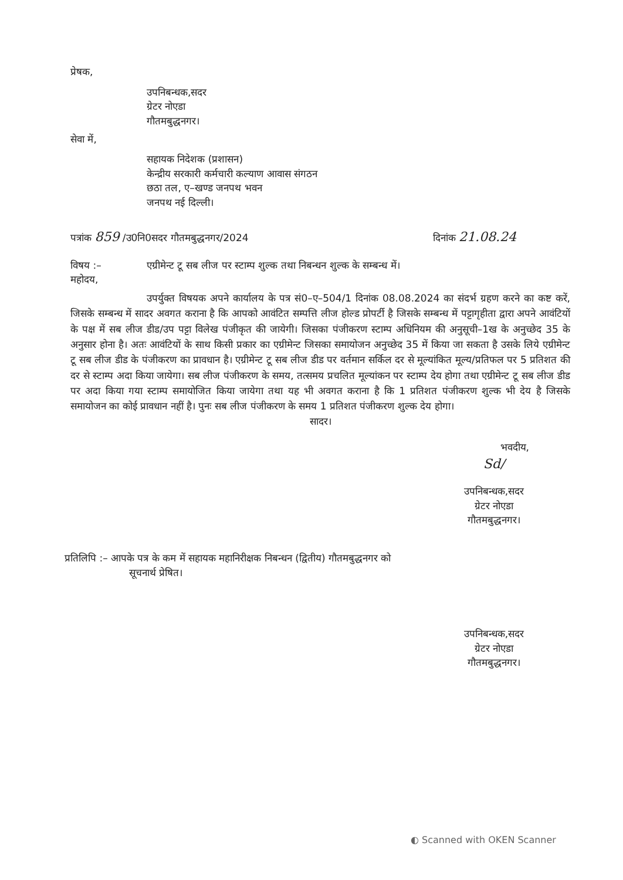प्रेषक,
उपनिबन्धक,सदर
ग्रेटर नोएडा
गौतमबुद्धनगर।
सेवा में,
सहायक निदेशक (प्रशासन)
केन्द्रीय सरकारी कर्मचारी कल्याण आवास संगठन
छठा तल, ए–खण्ड जनपथ भवन
जनपथ नई दिल्ली।
पत्रांक 859 /उ0नि0सदर गौतमबुद्धनगर/2024 दिनांक 21.08.24
विषय :– एग्रीमेन्ट टू सब लीज पर स्टाम्प शुल्क तथा निबन्धन शुल्क के सम्बन्ध में।
महोदय,
उपर्युक्त विषयक अपने कार्यालय के पत्र सं0–ए–504/1 दिनांक 08.08.2024 का संदर्भ ग्रहण करने का कष्ट करें, जिसके सम्बन्ध में सादर अवगत कराना है कि आपको आवंटित सम्पत्ति लीज होल्ड प्रोपर्टी है जिसके सम्बन्ध में पट्टागृहीता द्वारा अपने आवंटियों के पक्ष में सब लीज डीड/उप पट्टा विलेख पंजीकृत की जायेगी। जिसका पंजीकरण स्टाम्प अधिनियम की अनुसूची–1ख के अनुच्छेद 35 के अनुसार होना है। अतः आवंटियों के साथ किसी प्रकार का एग्रीमेन्ट जिसका समायोजन अनुच्छेद 35 में किया जा सकता है उसके लिये एग्रीमेन्ट टू सब लीज डीड के पंजीकरण का प्रावधान है। एग्रीमेन्ट टू सब लीज डीड पर वर्तमान सर्किल दर से मूल्यांकित मूल्य/प्रतिफल पर 5 प्रतिशत की दर से स्टाम्प अदा किया जायेगा। सब लीज पंजीकरण के समय, तत्समय प्रचलित मूल्यांकन पर स्टाम्प देय होगा तथा एग्रीमेन्ट टू सब लीज डीड पर अदा किया गया स्टाम्प समायोजित किया जायेगा तथा यह भी अवगत कराना है कि 1 प्रतिशत पंजीकरण शुल्क भी देय है जिसके समायोजन का कोई प्रावधान नहीं है। पुनः सब लीज पंजीकरण के समय 1 प्रतिशत पंजीकरण शुल्क देय होगा।
सादर।
भवदीय,
Sd/
उपनिबन्धक,सदर
ग्रेटर नोएडा
गौतमबुद्धनगर।
प्रतिलिपि :– आपके पत्र के कम में सहायक महानिरीक्षक निबन्धन (द्वितीय) गौतमबुद्धनगर को
सूचनार्थ प्रेषित।
उपनिबन्धक,सदर
ग्रेटर नोएडा
गौतमबुद्धनगर।
◐ Scanned with OKEN Scanner